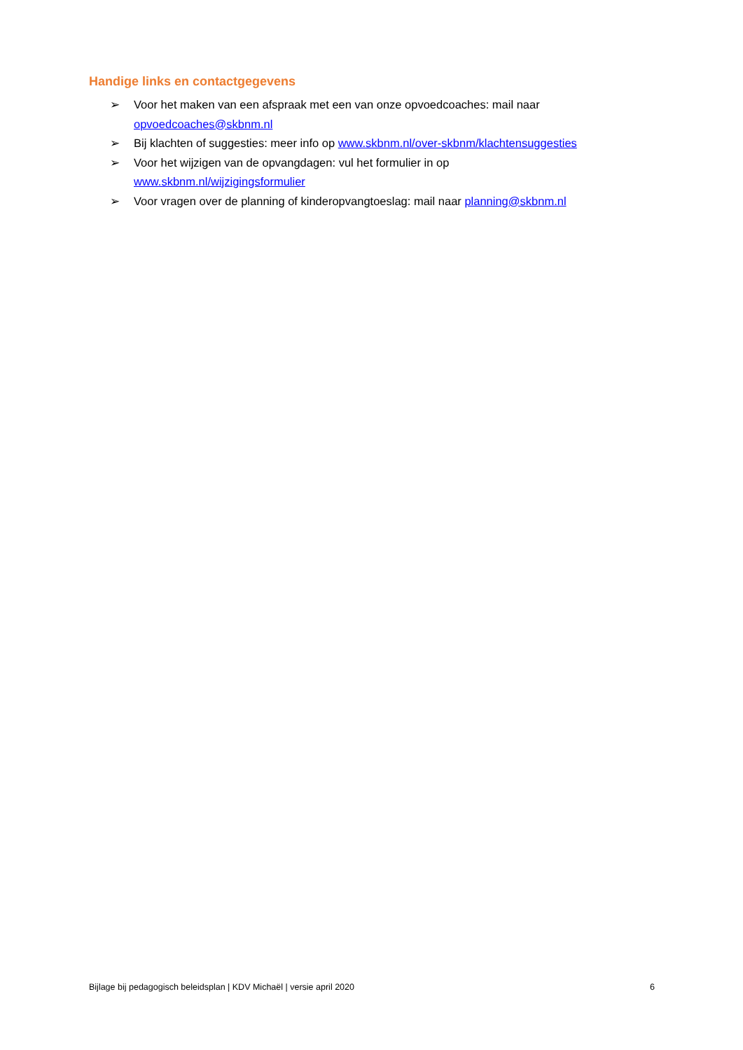Handige links en contactgegevens
➢ Voor het maken van een afspraak met een van onze opvoedcoaches: mail naar opvoedcoaches@skbnm.nl
➢ Bij klachten of suggesties: meer info op www.skbnm.nl/over-skbnm/klachtensuggesties
➢ Voor het wijzigen van de opvangdagen: vul het formulier in op
www.skbnm.nl/wijzigingsformulier
➢ Voor vragen over de planning of kinderopvangtoeslag: mail naar planning@skbnm.nl
Bijlage bij pedagogisch beleidsplan | KDV Michaël | versie april 2020 6